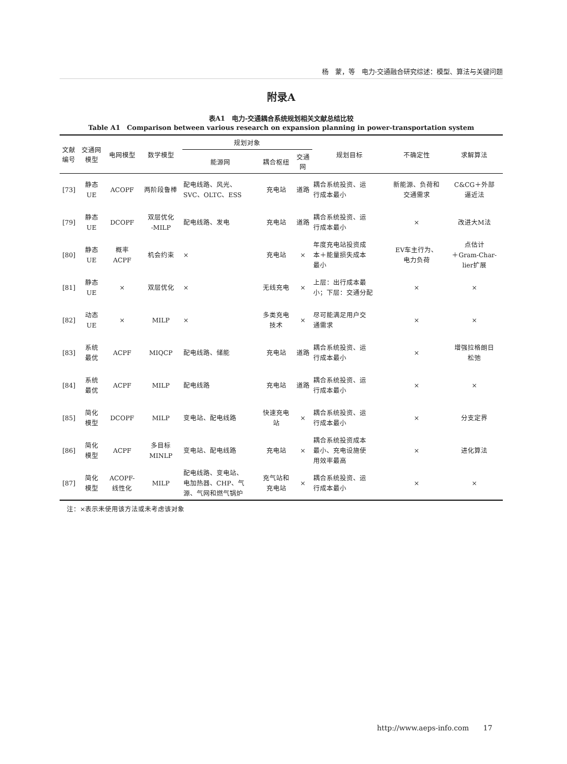杨　蒙，等　电力-交通融合研究综述：模型、算法与关键问题
附录A
表A1　电力-交通耦合系统规划相关文献总结比较
Table A1　Comparison between various research on expansion planning in power-transportation system
| 文献 编号 | 交通网 模型 | 电网模型 | 数学模型 | 规划对象 | | | 规划目标 | 不确定性 | 求解算法 |
| --- | --- | --- | --- | --- | --- | --- | --- | --- | --- |
| | | | | 能源网 | 耦合枢纽 | 交通 网 | | | |
| [73] | 静态 UE | ACOPF | 两阶段鲁棒 | 配电线路、风光、 SVC、OLTC、ESS | 充电站 | 道路 | 耦合系统投资、运 行成本最小 | 新能源、负荷和 交通需求 | C&CG＋外部 逼近法 |
| [79] | 静态 UE | DCOPF | 双层优化 -MILP | 配电线路、发电 | 充电站 | 道路 | 耦合系统投资、运 行成本最小 | × | 改进大M法 |
| [80] | 静态 UE | 概率 ACPF | 机会约束 | × | 充电站 | × | 年度充电站投资成 本＋能量损失成本 最小 | EV车主行为、 电力负荷 | 点估计 ＋Gram-Char- lier扩展 |
| [81] | 静态 UE | × | 双层优化 | × | 无线充电 | × | 上层：出行成本最 小；下层：交通分配 | × | × |
| [82] | 动态 UE | × | MILP | × | 多类充电 技术 | × | 尽可能满足用户交 通需求 | × | × |
| [83] | 系统 最优 | ACPF | MIQCP | 配电线路、储能 | 充电站 | 道路 | 耦合系统投资、运 行成本最小 | × | 增强拉格朗日 松弛 |
| [84] | 系统 最优 | ACPF | MILP | 配电线路 | 充电站 | 道路 | 耦合系统投资、运 行成本最小 | × | × |
| [85] | 简化 模型 | DCOPF | MILP | 变电站、配电线路 | 快速充电 站 | × | 耦合系统投资、运 行成本最小 | × | 分支定界 |
| [86] | 简化 模型 | ACPF | 多目标 MINLP | 变电站、配电线路 | 充电站 | × | 耦合系统投资成本 最小、充电设施使 用效率最高 | × | 进化算法 |
| [87] | 简化 模型 | ACOPF- 线性化 | MILP | 配电线路、变电站、 电加热器、CHP、气 源、气网和燃气锅炉 | 充气站和 充电站 | × | 耦合系统投资、运 行成本最小 | × | × |
注：×表示未使用该方法或未考虑该对象
http://www.aeps-info.com　　17